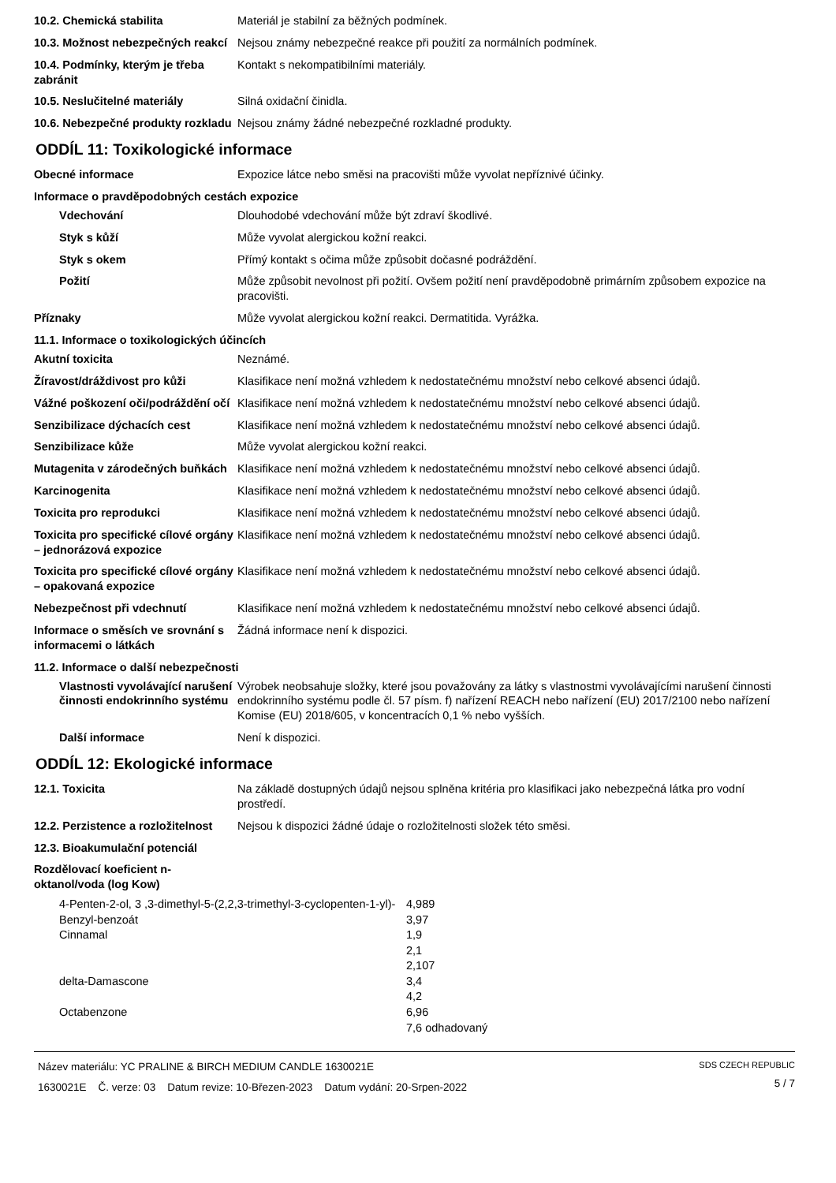| 10.2. Chemická stabilita | Materiál je stabilní za běžných podmínek. |
| 10.3. Možnost nebezpečných reakcí | Nejsou známy nebezpečné reakce při použití za normálních podmínek. |
| 10.4. Podmínky, kterým je třeba zabránit | Kontakt s nekompatibilními materiály. |
| 10.5. Neslučitelné materiály | Silná oxidační činidla. |
| 10.6. Nebezpečné produkty rozkladu | Nejsou známy žádné nebezpečné rozkladné produkty. |
ODDÍL 11: Toxikologické informace
| Obecné informace | Expozice látce nebo směsi na pracovišti může vyvolat nepříznivé účinky. |
Informace o pravděpodobných cestách expozice
| Vdechování | Dlouhodobé vdechování může být zdraví škodlivé. |
| Styk s kůží | Může vyvolat alergickou kožní reakci. |
| Styk s okem | Přímý kontakt s očima může způsobit dočasné podráždění. |
| Požití | Může způsobit nevolnost při požití. Ovšem požití není pravděpodobně primárním způsobem expozice na pracovišti. |
| Příznaky | Může vyvolat alergickou kožní reakci. Dermatitida. Vyrážka. |
11.1. Informace o toxikologických účincích
| Akutní toxicita | Neznámé. |
| Žíravost/dráždivost pro kůži | Klasifikace není možná vzhledem k nedostatečnému množství nebo celkové absenci údajů. |
| Vážné poškození oči/podráždění očí | Klasifikace není možná vzhledem k nedostatečnému množství nebo celkové absenci údajů. |
| Senzibilizace dýchacích cest | Klasifikace není možná vzhledem k nedostatečnému množství nebo celkové absenci údajů. |
| Senzibilizace kůže | Může vyvolat alergickou kožní reakci. |
| Mutagenita v zárodečných buňkách | Klasifikace není možná vzhledem k nedostatečnému množství nebo celkové absenci údajů. |
| Karcinogenita | Klasifikace není možná vzhledem k nedostatečnému množství nebo celkové absenci údajů. |
| Toxicita pro reprodukci | Klasifikace není možná vzhledem k nedostatečnému množství nebo celkové absenci údajů. |
| Toxicita pro specifické cílové orgány – jednorázová expozice | Klasifikace není možná vzhledem k nedostatečnému množství nebo celkové absenci údajů. |
| Toxicita pro specifické cílové orgány – opakovaná expozice | Klasifikace není možná vzhledem k nedostatečnému množství nebo celkové absenci údajů. |
| Nebezpečnost při vdechnutí | Klasifikace není možná vzhledem k nedostatečnému množství nebo celkové absenci údajů. |
| Informace o směsích ve srovnání s informacemi o látkách | Žádná informace není k dispozici. |
11.2. Informace o další nebezpečnosti
| Vlastnosti vyvolávající narušení činnosti endokrinního systému | Výrobek neobsahuje složky, které jsou považovány za látky s vlastnostmi vyvolávajícími narušení činnosti endokrinního systému podle čl. 57 písm. f) nařízení REACH nebo nařízení (EU) 2017/2100 nebo nařízení Komise (EU) 2018/605, v koncentracích 0,1 % nebo vyšších. |
| Další informace | Není k dispozici. |
ODDÍL 12: Ekologické informace
| 12.1. Toxicita | Na základě dostupných údajů nejsou splněna kritéria pro klasifikaci jako nebezpečná látka pro vodní prostředí. |
| 12.2. Perzistence a rozložitelnost | Nejsou k dispozici žádné údaje o rozložitelnosti složek této směsi. |
| 12.3. Bioakumulační potenciál | |
| Rozdělovací koeficient n-oktanol/voda (log Kow) | |
| 4-Penten-2-ol, 3 ,3-dimethyl-5-(2,2,3-trimethyl-3-cyclopenten-1-yl)- | 4,989 |
| Benzyl-benzoát | 3,97 |
| Cinnamal | 1,9 |
| | 2,1 |
| | 2,107 |
| delta-Damascone | 3,4 |
| | 4,2 |
| Octabenzone | 6,96 |
| | 7,6 odhadovaný |
Název materiálu: YC PRALINE & BIRCH MEDIUM CANDLE 1630021E
1630021E Č. verze: 03 Datum revize: 10-Březen-2023 Datum vydání: 20-Srpen-2022
SDS CZECH REPUBLIC
5 / 7